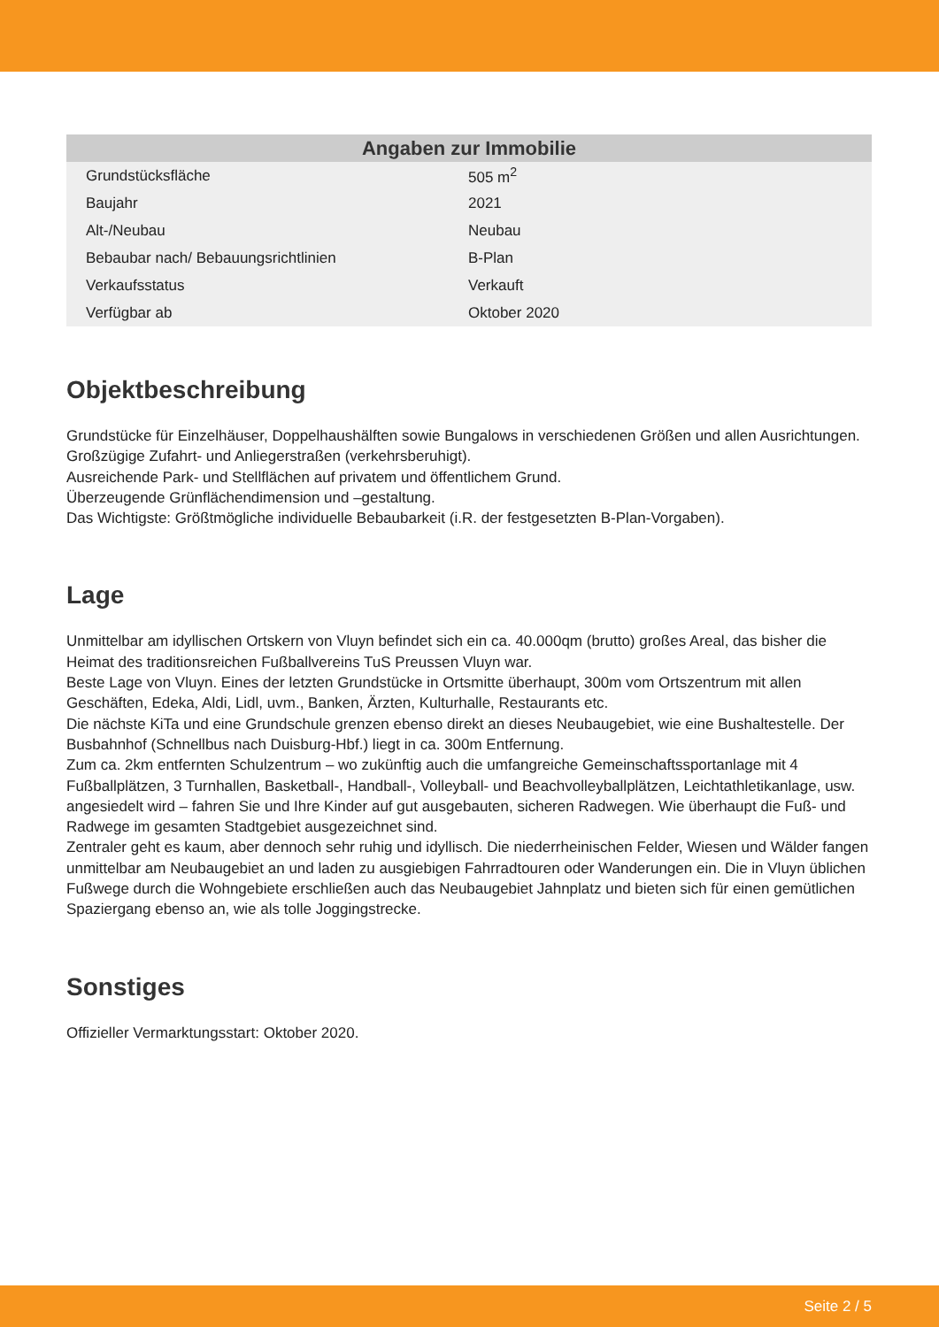| Angaben zur Immobilie | |
| --- | --- |
| Grundstücksfläche | 505 m<sup>2</sup> |
| Baujahr | 2021 |
| Alt-/Neubau | Neubau |
| Bebaubar nach/ Bebauungsrichtlinien | B-Plan |
| Verkaufsstatus | Verkauft |
| Verfügbar ab | Oktober 2020 |
Objektbeschreibung
Grundstücke für Einzelhäuser, Doppelhaushälften sowie Bungalows in verschiedenen Größen und allen Ausrichtungen.
Großzügige Zufahrt- und Anliegerstraßen (verkehrsberuhigt).
Ausreichende Park- und Stellflächen auf privatem und öffentlichem Grund.
Überzeugende Grünflächendimension und –gestaltung.
Das Wichtigste: Größtmögliche individuelle Bebaubarkeit (i.R. der festgesetzten B-Plan-Vorgaben).
Lage
Unmittelbar am idyllischen Ortskern von Vluyn befindet sich ein ca. 40.000qm (brutto) großes Areal, das bisher die Heimat des traditionsreichen Fußballvereins TuS Preussen Vluyn war.
Beste Lage von Vluyn. Eines der letzten Grundstücke in Ortsmitte überhaupt, 300m vom Ortszentrum mit allen Geschäften, Edeka, Aldi, Lidl, uvm., Banken, Ärzten, Kulturhalle, Restaurants etc.
Die nächste KiTa und eine Grundschule grenzen ebenso direkt an dieses Neubaugebiet, wie eine Bushaltestelle. Der Busbahnhof (Schnellbus nach Duisburg-Hbf.) liegt in ca. 300m Entfernung.
Zum ca. 2km entfernten Schulzentrum – wo zukünftig auch die umfangreiche Gemeinschaftssportanlage mit 4 Fußballplätzen, 3 Turnhallen, Basketball-, Handball-, Volleyball- und Beachvolleyballplätzen, Leichtathletikanlage, usw. angesiedelt wird – fahren Sie und Ihre Kinder auf gut ausgebauten, sicheren Radwegen. Wie überhaupt die Fuß- und Radwege im gesamten Stadtgebiet ausgezeichnet sind.
Zentraler geht es kaum, aber dennoch sehr ruhig und idyllisch. Die niederrheinischen Felder, Wiesen und Wälder fangen unmittelbar am Neubaugebiet an und laden zu ausgiebigen Fahrradtouren oder Wanderungen ein. Die in Vluyn üblichen Fußwege durch die Wohngebiete erschließen auch das Neubaugebiet Jahnplatz und bieten sich für einen gemütlichen Spaziergang ebenso an, wie als tolle Joggingstrecke.
Sonstiges
Offizieller Vermarktungsstart: Oktober 2020.
Seite 2 / 5